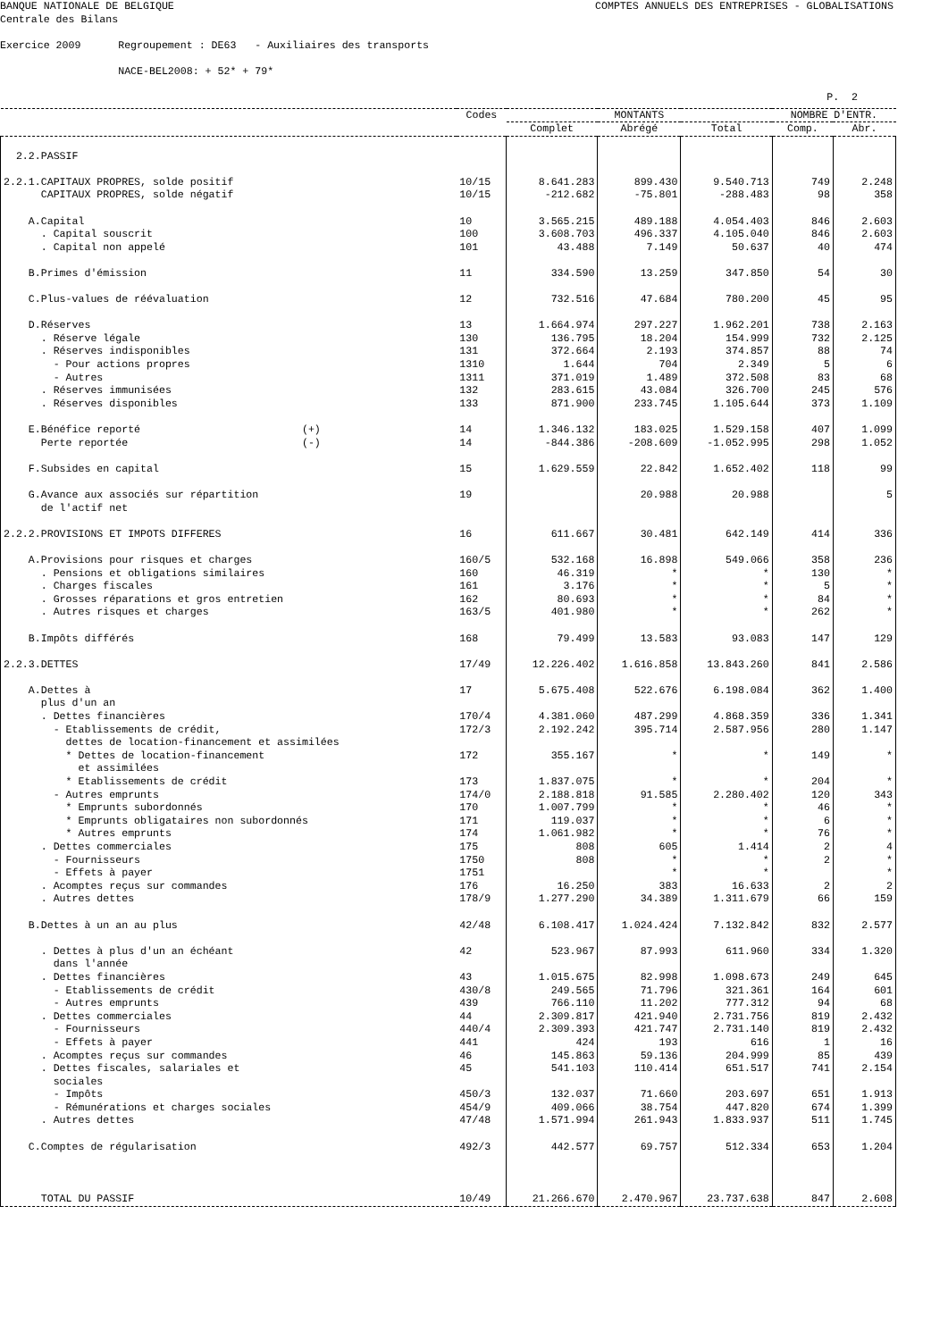BANQUE NATIONALE DE BELGIQUE
COMPTES ANNUELS DES ENTREPRISES - GLOBALISATIONS
Centrale des Bilans
Exercice 2009 Regroupement : DE63 - Auxiliaires des transports
NACE-BEL2008: + 52* + 79*
P. 2
| | Codes | MONTANTS | | | NOMBRE D'ENTR. | |
| --- | --- | --- | --- | --- | --- | --- |
| | | Complet | Abrégé | Total | Comp. | Abr. |
| 2.2.PASSIF | | | | | | |
| 2.2.1.CAPITAUX PROPRES, solde positif CAPITAUX PROPRES, solde négatif | 10/15 10/15 | 8.641.283 -212.682 | 899.430 -75.801 | 9.540.713 -288.483 | 749 98 | 2.248 358 |
| A.Capital . Capital souscrit . Capital non appelé | 10 100 101 | 3.565.215 3.608.703 43.488 | 489.188 496.337 7.149 | 4.054.403 4.105.040 50.637 | 846 846 40 | 2.603 2.603 474 |
| B.Primes d'émission | 11 | 334.590 | 13.259 | 347.850 | 54 | 30 |
| C.Plus-values de réévaluation | 12 | 732.516 | 47.684 | 780.200 | 45 | 95 |
| D.Réserves . Réserve légale . Réserves indisponibles - Pour actions propres - Autres . Réserves immunisées . Réserves disponibles | 13 130 131 1310 1311 132 133 | 1.664.974 136.795 372.664 1.644 371.019 283.615 871.900 | 297.227 18.204 2.193 704 1.489 43.084 233.745 | 1.962.201 154.999 374.857 2.349 372.508 326.700 1.105.644 | 738 732 88 5 83 245 373 | 2.163 2.125 74 6 68 576 1.109 |
| E.Bénéfice reporté (+) Perte reportée (-) | 14 14 | 1.346.132 -844.386 | 183.025 -208.609 | 1.529.158 -1.052.995 | 407 298 | 1.099 1.052 |
| F.Subsides en capital | 15 | 1.629.559 | 22.842 | 1.652.402 | 118 | 99 |
| G.Avance aux associés sur répartition de l'actif net | 19 | | 20.988 | 20.988 | | 5 |
| 2.2.2.PROVISIONS ET IMPOTS DIFFERES | 16 | 611.667 | 30.481 | 642.149 | 414 | 336 |
| A.Provisions pour risques et charges . Pensions et obligations similaires . Charges fiscales . Grosses réparations et gros entretien . Autres risques et charges | 160/5 160 161 162 163/5 | 532.168 46.319 3.176 80.693 401.980 | 16.898 * * * * | 549.066 * * * * | 358 130 5 84 262 | 236 * * * * |
| B.Impôts différés | 168 | 79.499 | 13.583 | 93.083 | 147 | 129 |
| 2.2.3.DETTES | 17/49 | 12.226.402 | 1.616.858 | 13.843.260 | 841 | 2.586 |
| A.Dettes à plus d'un an . Dettes financières - Etablissements de crédit, dettes de location-financement et assimilées * Dettes de location-financement et assimilées * Etablissements de crédit - Autres emprunts * Emprunts subordonnés * Emprunts obligataires non subordonnés * Autres emprunts . Dettes commerciales - Fournisseurs - Effets à payer . Acomptes reçus sur commandes . Autres dettes | 17 170/4 172/3 172 173 174/0 170 171 174 175 1750 1751 176 178/9 | 5.675.408 4.381.060 2.192.242 355.167 1.837.075 2.188.818 1.007.799 119.037 1.061.982 808 808 16.250 1.277.290 | 522.676 487.299 395.714 * * 91.585 * * * 605 * * 383 34.389 | 6.198.084 4.868.359 2.587.956 * * 2.280.402 * * * 1.414 * * 16.633 1.311.679 | 362 336 280 149 204 120 46 6 76 2 2 2 66 | 1.400 1.341 1.147 * * 343 * * * 4 * * 2 159 |
| B.Dettes à un an au plus | 42/48 | 6.108.417 | 1.024.424 | 7.132.842 | 832 | 2.577 |
| . Dettes à plus d'un an échéant dans l'année . Dettes financières - Etablissements de crédit - Autres emprunts . Dettes commerciales - Fournisseurs - Effets à payer . Acomptes reçus sur commandes . Dettes fiscales, salariales et sociales - Impôts - Rémunérations et charges sociales . Autres dettes | 42 43 430/8 439 44 440/4 441 46 45 450/3 454/9 47/48 | 523.967 1.015.675 249.565 766.110 2.309.817 2.309.393 424 145.863 541.103 132.037 409.066 1.571.994 | 87.993 82.998 71.796 11.202 421.940 421.747 193 59.136 110.414 71.660 38.754 261.943 | 611.960 1.098.673 321.361 777.312 2.731.756 2.731.140 616 204.999 651.517 203.697 447.820 1.833.937 | 334 249 164 94 819 819 1 85 741 651 674 511 | 1.320 645 601 68 2.432 2.432 16 439 2.154 1.913 1.399 1.745 |
| C.Comptes de régularisation | 492/3 | 442.577 | 69.757 | 512.334 | 653 | 1.204 |
| TOTAL DU PASSIF | 10/49 | 21.266.670 | 2.470.967 | 23.737.638 | 847 | 2.608 |